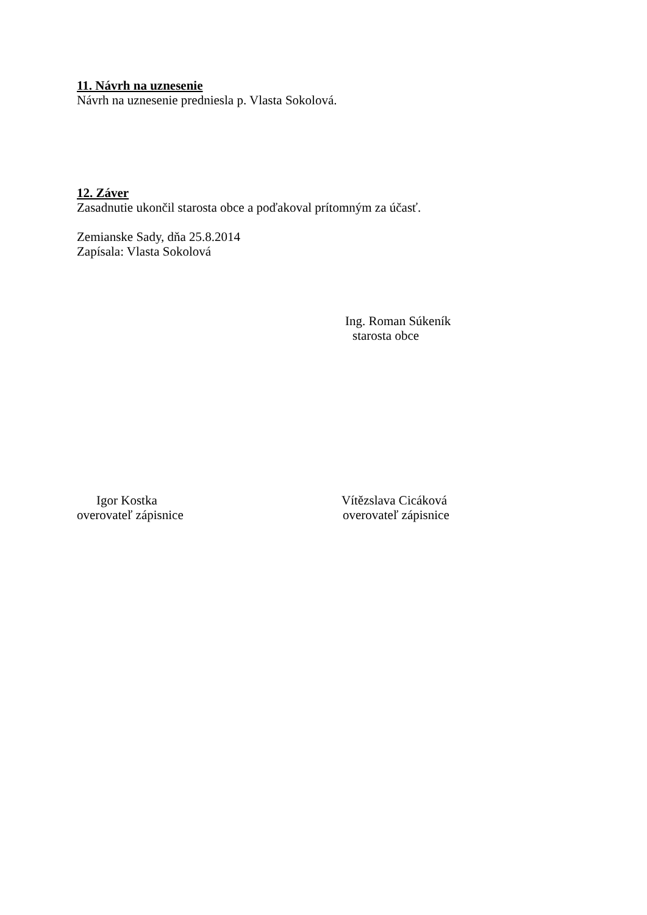11. Návrh na uznesenie
Návrh na uznesenie predniesla p. Vlasta Sokolová.
12. Záver
Zasadnutie ukončil starosta obce a poďakoval prítomným za účasť.
Zemianske Sady, dňa 25.8.2014
Zapísala: Vlasta Sokolová
Ing. Roman Súkeník
starosta obce
Igor Kostka
overovateľ zápisnice
Vítězslava Cicáková
overovateľ zápisnice